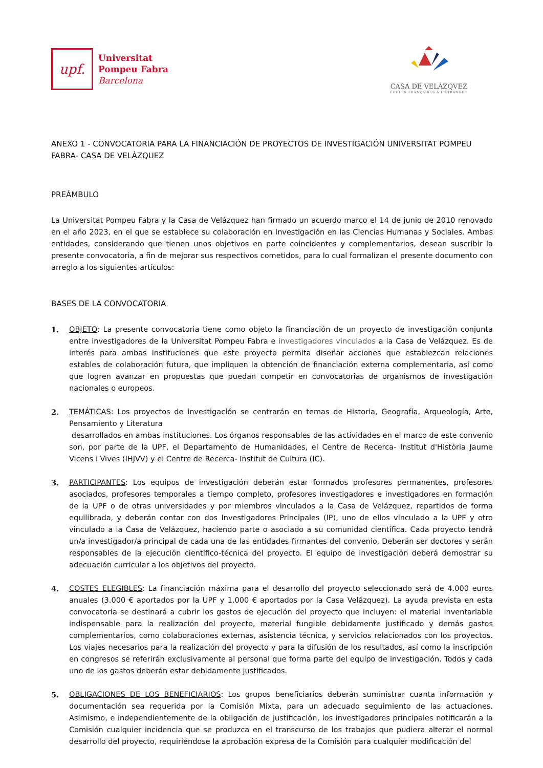upf.
Universitat
Pompeu Fabra
Barcelona
CASA DE VELÁZQVEZ
ÉCOLES FRANÇAISES À L'ÉTRANGER
ANEXO 1 - CONVOCATORIA PARA LA FINANCIACIÓN DE PROYECTOS DE INVESTIGACIÓN UNIVERSITAT POMPEU FABRA- CASA DE VELÁZQUEZ
PREÁMBULO
La Universitat Pompeu Fabra y la Casa de Velázquez han firmado un acuerdo marco el 14 de junio de 2010 renovado en el año 2023, en el que se establece su colaboración en Investigación en las Ciencias Humanas y Sociales. Ambas entidades, considerando que tienen unos objetivos en parte coincidentes y complementarios, desean suscribir la presente convocatoria, a fin de mejorar sus respectivos cometidos, para lo cual formalizan el presente documento con arreglo a los siguientes artículos:
BASES DE LA CONVOCATORIA
1. OBJETO: La presente convocatoria tiene como objeto la financiación de un proyecto de investigación conjunta entre investigadores de la Universitat Pompeu Fabra e investigadores vinculados a la Casa de Velázquez. Es de interés para ambas instituciones que este proyecto permita diseñar acciones que establezcan relaciones estables de colaboración futura, que impliquen la obtención de financiación externa complementaria, así como que logren avanzar en propuestas que puedan competir en convocatorias de organismos de investigación nacionales o europeos.
2. TEMÁTICAS: Los proyectos de investigación se centrarán en temas de Historia, Geografía, Arqueología, Arte, Pensamiento y Literatura
desarrollados en ambas instituciones. Los órganos responsables de las actividades en el marco de este convenio son, por parte de la UPF, el Departamento de Humanidades, el Centre de Recerca- Institut d'Història Jaume Vicens i Vives (IHJVV) y el Centre de Recerca- Institut de Cultura (IC).
3. PARTICIPANTES: Los equipos de investigación deberán estar formados profesores permanentes, profesores asociados, profesores temporales a tiempo completo, profesores investigadores e investigadores en formación de la UPF o de otras universidades y por miembros vinculados a la Casa de Velázquez, repartidos de forma equilibrada, y deberán contar con dos Investigadores Principales (IP), uno de ellos vinculado a la UPF y otro vinculado a la Casa de Velázquez, haciendo parte o asociado a su comunidad científica. Cada proyecto tendrá un/a investigador/a principal de cada una de las entidades firmantes del convenio. Deberán ser doctores y serán responsables de la ejecución científico-técnica del proyecto. El equipo de investigación deberá demostrar su adecuación curricular a los objetivos del proyecto.
4. COSTES ELEGIBLES: La financiación máxima para el desarrollo del proyecto seleccionado será de 4.000 euros anuales (3.000 € aportados por la UPF y 1.000 € aportados por la Casa Velázquez). La ayuda prevista en esta convocatoria se destinará a cubrir los gastos de ejecución del proyecto que incluyen: el material inventariable indispensable para la realización del proyecto, material fungible debidamente justificado y demás gastos complementarios, como colaboraciones externas, asistencia técnica, y servicios relacionados con los proyectos. Los viajes necesarios para la realización del proyecto y para la difusión de los resultados, así como la inscripción en congresos se referirán exclusivamente al personal que forma parte del equipo de investigación. Todos y cada uno de los gastos deberán estar debidamente justificados.
5. OBLIGACIONES DE LOS BENEFICIARIOS: Los grupos beneficiarios deberán suministrar cuanta información y documentación sea requerida por la Comisión Mixta, para un adecuado seguimiento de las actuaciones. Asimismo, e independientemente de la obligación de justificación, los investigadores principales notificarán a la Comisión cualquier incidencia que se produzca en el transcurso de los trabajos que pudiera alterar el normal desarrollo del proyecto, requiriéndose la aprobación expresa de la Comisión para cualquier modificación del